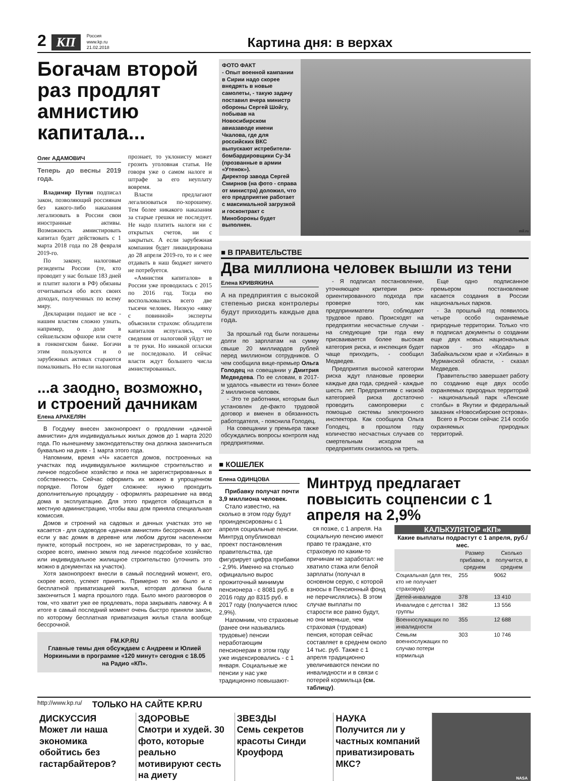2 КП Россия
www.kp.ru
21.02.2018 Картина дня: в верхах
Богачам второй раз продлят амнистию капитала...
Олег АДАМОВИЧ
Теперь до весны 2019 года.
Владимир Путин подписал закон, позволяющий россиянам без какого-либо наказания легализовать в России свои иностранные активы. Возможность амнистировать капитал будет действовать с 1 марта 2018 года по 28 февраля 2019-го.
По закону, налоговые резиденты России (те, кто проводит у нас больше 183 дней и платит налоги в РФ) обязаны отчитываться обо всех своих доходах, полученных по всему миру.
Декларации подают не все - нашим властям сложно узнать, например, о доле в сейшельском офшоре или счете в гонконгском банке. Богачи этим пользуются и о зарубежных активах стараются помалкивать. Но если налоговая прознает, то уклонисту может грозить уголовная статья. Не говоря уже о самом налоге и штрафе за его неуплату вовремя.
Власти предлагают легализоваться по-хорошему. Тем более никакого наказания за старые грешки не последует. Не надо платить налоги ни с открытых счетов, ни с закрытых. А если зарубежная компания будет ликвидирована до 28 апреля 2019-го, то и с нее отдавать в наш бюджет ничего не потребуется.
«Амнистия капиталов» в России уже проводилась с 2015 по 2016 год. Тогда ею воспользовались всего две тысячи человек. Низкую «явку с повинной» эксперты объяснили страхом: обладатели капиталов испугались, что сведения от налоговой уйдут не в те руки. Но никакой огласки не последовало. И сейчас власти ждут большего числа амнистированных.
...а заодно, возможно, и строений дачникам
Елена АРАКЕЛЯН
В Госдуму внесен законопроект о продлении «дачной амнистии» для индивидуальных жилых домов до 1 марта 2020 года. По нынешнему законодательству она должна закончиться буквально на днях - 1 марта этого года.
Напомним, время «Ч» касается домов, построенных на участках под индивидуальное жилищное строительство и личное подсобное хозяйство и пока не зарегистрированных в собственность. Сейчас оформить их можно в упрощенном порядке. Потом будет сложнее: нужно проходить дополнительную процедуру - оформлять разрешение на ввод дома в эксплуатацию. Для этого придется обращаться в местную администрацию, чтобы ваш дом приняла специальная комиссия.
Домов и строений на садовых и дачных участках это не касается - для садоводов «дачная амнистия» бессрочная. А вот если у вас домик в деревне или любом другом населенном пункте, который построен, но не зарегистрирован, то у вас, скорее всего, именно земля под личное подсобное хозяйство или индивидуальное жилищное строительство (уточнить это можно в документах на участок).
Хотя законопроект внесли в самый последний момент, его, скорее всего, успеют принять. Примерно то же было и с бесплатной приватизацией жилья, которая должна была закончиться 1 марта прошлого года. Было много разговоров о том, что хватит уже ее продлевать, пора закрывать лавочку. А в итоге в самый последний момент очень быстро приняли закон, по которому бесплатная приватизация жилья стала вообще бессрочной.
FM.KP.RU
Главные темы дня обсуждаем с Андреем и Юлией Норкиными в программе «120 минут» сегодня с 18.05 на Радио «КП».
ФОТО ФАКТ
- Опыт военной кампании в Сирии надо скорее внедрять в новые самолеты, - такую задачу поставил вчера министр обороны Сергей Шойгу, побывав на Новосибирском авиазаводе имени Чкалова, где для российских ВКС выпускают истребители-бомбардировщики Су-34 (прозванные в армии «Утенок»).
Директор завода Сергей Смирнов (на фото - справа от министра) доложил, что его предприятие работает с максимальной загрузкой и госконтракт с Минобороны будет выполнен.
mil.ru
■ В ПРАВИТЕЛЬСТВЕ
Два миллиона человек вышли из тени
Елена КРИВЯКИНА
А на предприятия с высокой степенью риска контролеры будут приходить каждые два года.
За прошлый год были погашены долги по зарплатам на сумму свыше 20 миллиардов рублей перед миллионом сотрудников. О чем сообщила вице-премьер Ольга Голодец на совещании у Дмитрия Медведева. По ее словам, в 2017-м удалось «вывести из тени» более 2 миллионов человек.
- Это те работники, которым был установлен де-факто трудовой договор и вменен в обязанность работодателя, - пояснила Голодец.
На совещании у премьера также обсуждались вопросы контроля над предприятиями.
- Я подписал постановление, уточняющее критерии риск-ориентированного подхода при проверке того, как предприниматели соблюдают трудовое право. Происходят на предприятии несчастные случаи - на следующие три года ему присваивается более высокая категория риска, и инспекция будет чаще приходить, - сообщил Медведев.
Предприятия высокой категории риска ждут плановые проверки каждые два года, средней - каждые шесть лет. Предприятиям с низкой категорией риска достаточно проводить самопроверки с помощью системы электронного инспектора. Как сообщила Ольга Голодец, в прошлом году количество несчастных случаев со смертельным исходом на предприятиях снизилось на треть.
Еще одно подписанное премьером постановление касается создания в России национальных парков.
- За прошлый год появилось четыре особо охраняемые природные территории. Только что я подписал документы о создании еще двух новых национальных парков - это «Кодар» в Забайкальском крае и «Хибины» в Мурманской области, - сказал Медведев.
Правительство завершает работу по созданию еще двух особо охраняемых природных территорий - национальный парк «Ленские столбы» в Якутии и федеральный заказник «Новосибирские острова».
Всего в России сейчас 214 особо охраняемых природных территорий.
■ КОШЕЛЕК
Елена ОДИНЦОВА
Прибавку получат почти 3,9 миллиона человек.
Стало известно, на сколько в этом году будут проиндексированы с 1 апреля социальные пенсии. Минтруд опубликовал проект постановления правительства, где фигурирует цифра прибавки - 2,9%. Именно на столько официально вырос прожиточный минимум пенсионера - с 8081 руб. в 2016 году до 8315 руб. в 2017 году (получается плюс 2,9%).
Напомним, что страховые (ранее они назывались трудовые) пенсии неработающим пенсионерам в этом году уже индексировались - с 1 января. Социальные же пенсии у нас уже традиционно повышают-
Минтруд предлагает повысить соцпенсии с 1 апреля на 2,9%
ся позже, с 1 апреля. На социальную пенсию имеют право те граждане, кто страховую по каким-то причинам не заработал: не хватило стажа или белой зарплаты (получал в основном серую, с которой взносы в Пенсионный фонд не перечислялись). В этом случае выплаты по старости все равно будут, но они меньше, чем страховая (трудовая) пенсия, которая сейчас составляет в среднем около 14 тыс. руб. Также с 1 апреля традиционно увеличиваются пенсии по инвалидности и в связи с потерей кормильца (см. таблицу).
КАЛЬКУЛЯТОР «КП»
Какие выплаты подрастут с 1 апреля, руб./мес.
| | Размер прибавки, в среднем | Сколько получится, в среднем |
| --- | --- | --- |
| Социальная (для тех, кто не получает страховую) | 255 | 9062 |
| Детей-инвалидов | 378 | 13 410 |
| Инвалидов с детства I группы | 382 | 13 556 |
| Военнослужащих по инвалидности | 355 | 12 688 |
| Семьям военнослужащих по случаю потери кормильца | 303 | 10 746 |
http://www.kp.ru/ ТОЛЬКО НА САЙТЕ KP.RU
ДИСКУССИЯ
Может ли наша экономика обойтись без гастарбайтеров?
ЗДОРОВЬЕ
Смотри и худей. 30 фото, которые реально мотивируют сесть на диету
ЗВЕЗДЫ
Семь секретов красоты Синди Кроуфорд
НАУКА
Получится ли у частных компаний приватизировать МКС?
NASA